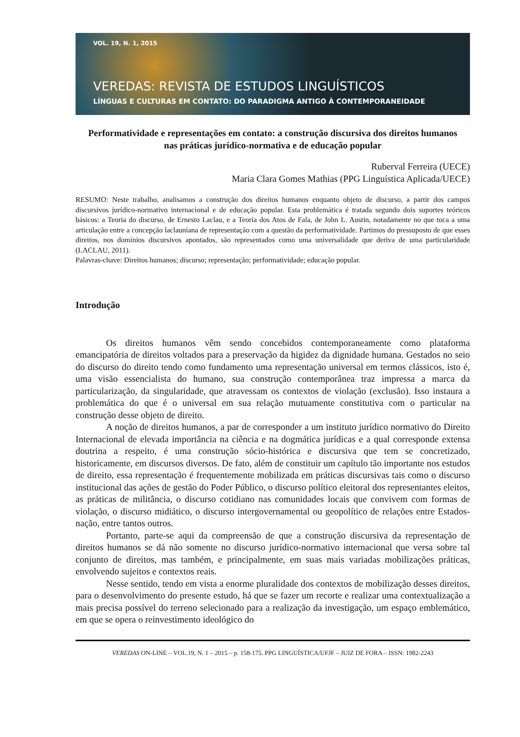VOL. 19, N. 1, 2015
VEREDAS: REVISTA DE ESTUDOS LINGUÍSTICOS
LÍNGUAS E CULTURAS EM CONTATO: DO PARADIGMA ANTIGO À CONTEMPORANEIDADE
Performatividade e representações em contato: a construção discursiva dos direitos humanos nas práticas jurídico-normativa e de educação popular
Ruberval Ferreira (UECE)
Maria Clara Gomes Mathias (PPG Linguística Aplicada/UECE)
RESUMO: Neste trabalho, analisamos a construção dos direitos humanos enquanto objeto de discurso, a partir dos campos discursivos jurídico-normativo internacional e de educação popular. Esta problemática é tratada segundo dois suportes teóricos básicos: a Teoria do discurso, de Ernesto Laclau, e a Teoria dos Atos de Fala, de John L. Austin, notadamente no que toca a uma articulação entre a concepção laclauniana de representação com a questão da performatividade. Partimos do pressuposto de que esses direitos, nos domínios discursivos apontados, são representados como uma universalidade que deriva de uma particularidade (LACLAU, 2011).
Palavras-chave: Direitos humanos; discurso; representação; performatividade; educação popular.
Introdução
Os direitos humanos vêm sendo concebidos contemporaneamente como plataforma emancipatória de direitos voltados para a preservação da higidez da dignidade humana. Gestados no seio do discurso do direito tendo como fundamento uma representação universal em termos clássicos, isto é, uma visão essencialista do humano, sua construção contemporânea traz impressa a marca da particularização, da singularidade, que atravessam os contextos de violação (exclusão). Isso instaura a problemática do que é o universal em sua relação mutuamente constitutiva com o particular na construção desse objeto de direito.
A noção de direitos humanos, a par de corresponder a um instituto jurídico normativo do Direito Internacional de elevada importância na ciência e na dogmática jurídicas e a qual corresponde extensa doutrina a respeito, é uma construção sócio-histórica e discursiva que tem se concretizado, historicamente, em discursos diversos. De fato, além de constituir um capítulo tão importante nos estudos de direito, essa representação é frequentemente mobilizada em práticas discursivas tais como o discurso institucional das ações de gestão do Poder Público, o discurso político eleitoral dos representantes eleitos, as práticas de militância, o discurso cotidiano nas comunidades locais que convivem com formas de violação, o discurso midiático, o discurso intergovernamental ou geopolítico de relações entre Estados-nação, entre tantos outros.
Portanto, parte-se aqui da compreensão de que a construção discursiva da representação de direitos humanos se dá não somente no discurso jurídico-normativo internacional que versa sobre tal conjunto de direitos, mas também, e principalmente, em suas mais variadas mobilizações práticas, envolvendo sujeitos e contextos reais.
Nesse sentido, tendo em vista a enorme pluralidade dos contextos de mobilização desses direitos, para o desenvolvimento do presente estudo, há que se fazer um recorte e realizar uma contextualização a mais precisa possível do terreno selecionado para a realização da investigação, um espaço emblemático, em que se opera o reinvestimento ideológico do
VEREDAS ON-LINE – VOL.19, N. 1 – 2015 – p. 158-175. PPG LINGUÍSTICA/UFJF – JUIZ DE FORA – ISSN: 1982-2243